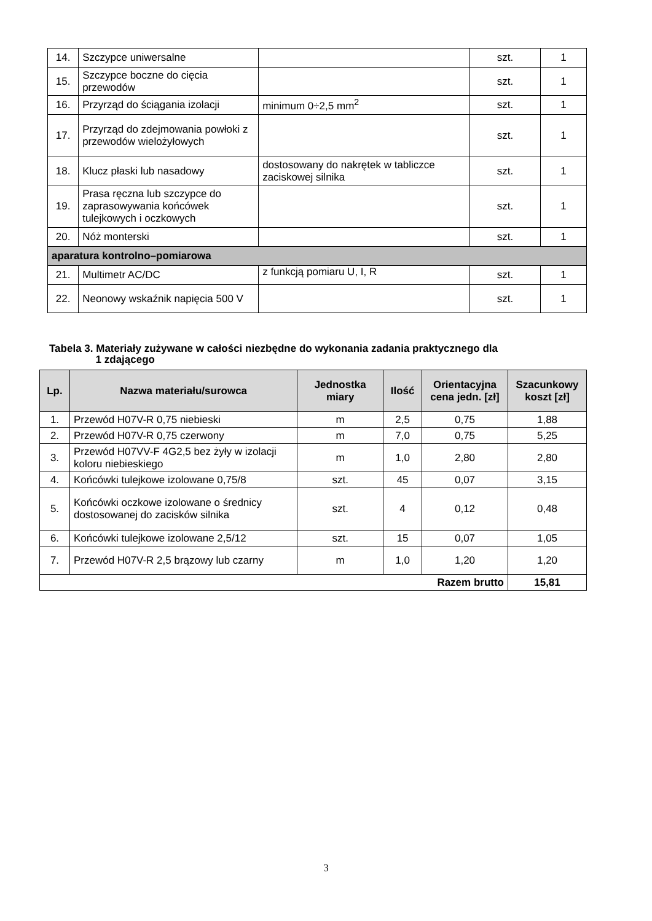| 14. | Szczypce uniwersalne | | szt. | 1 |
| 15. | Szczypce boczne do cięcia przewodów | | szt. | 1 |
| 16. | Przyrząd do ściągania izolacji | minimum 0÷2,5 mm<sup>2</sup> | szt. | 1 |
| 17. | Przyrząd do zdejmowania powłoki z przewodów wielożyłowych | | szt. | 1 |
| 18. | Klucz płaski lub nasadowy | dostosowany do nakrętek w tabliczce zaciskowej silnika | szt. | 1 |
| 19. | Prasa ręczna lub szczypce do zaprasowywania końcówek tulejkowych i oczkowych | | szt. | 1 |
| 20. | Nóż monterski | | szt. | 1 |
| aparatura kontrolno–pomiarowa | | | | |
| 21. | Multimetr AC/DC | z funkcją pomiaru U, I, R | szt. | 1 |
| 22. | Neonowy wskaźnik napięcia 500 V | | szt. | 1 |
Tabela 3. Materiały zużywane w całości niezbędne do wykonania zadania praktycznego dla
1 zdającego
| Lp. | Nazwa materiału/surowca | Jednostka miary | Ilość | Orientacyjna cena jedn. [zł] | Szacunkowy koszt [zł] |
| --- | --- | --- | --- | --- | --- |
| 1. | Przewód H07V-R 0,75 niebieski | m | 2,5 | 0,75 | 1,88 |
| 2. | Przewód H07V-R 0,75 czerwony | m | 7,0 | 0,75 | 5,25 |
| 3. | Przewód H07VV-F 4G2,5 bez żyły w izolacji koloru niebieskiego | m | 1,0 | 2,80 | 2,80 |
| 4. | Końcówki tulejkowe izolowane 0,75/8 | szt. | 45 | 0,07 | 3,15 |
| 5. | Końcówki oczkowe izolowane o średnicy dostosowanej do zacisków silnika | szt. | 4 | 0,12 | 0,48 |
| 6. | Końcówki tulejkowe izolowane 2,5/12 | szt. | 15 | 0,07 | 1,05 |
| 7. | Przewód H07V-R 2,5 brązowy lub czarny | m | 1,0 | 1,20 | 1,20 |
| Razem brutto | | | | | 15,81 |
3